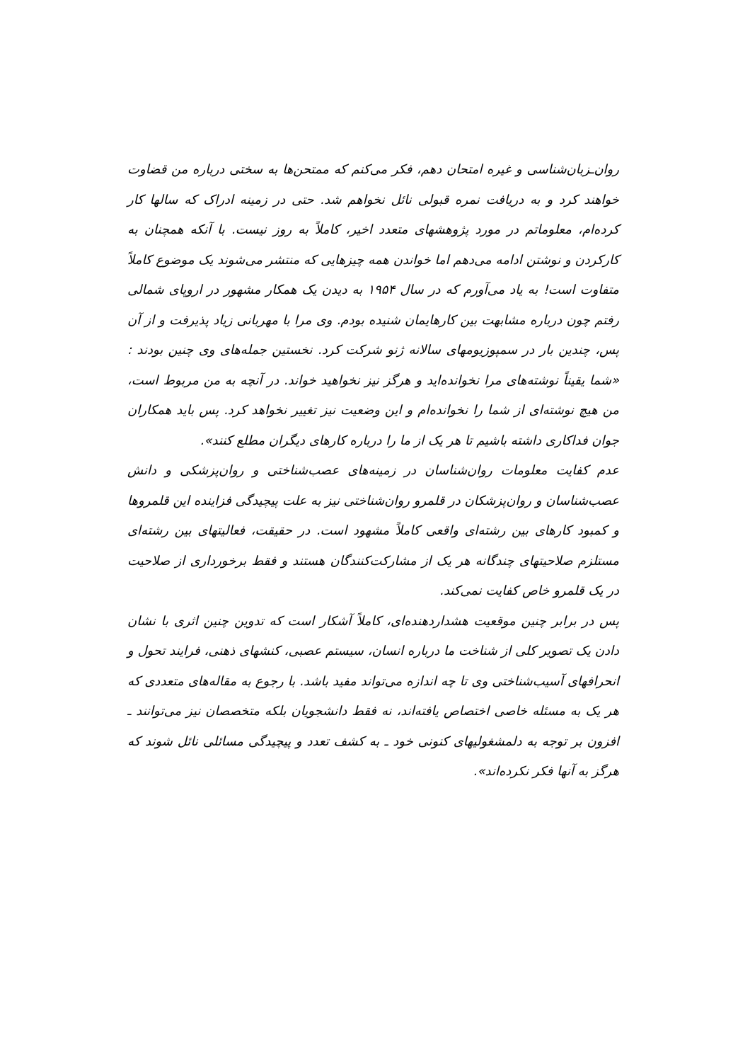روان‌ـزبان‌شناسی و غیره امتحان دهم، فکر می‌کنم که ممتحن‌ها به سختی درباره من قضاوت خواهند کرد و به دریافت نمره قبولی نائل نخواهم شد. حتی در زمینه ادراک که سالها کار کرده‌ام، معلوماتم در مورد پژوهشهای متعدد اخیر، کاملاً به روز نیست. با آنکه همچنان به کارکردن و نوشتن ادامه می‌دهم اما خواندن همه چیزهایی که منتشر می‌شوند یک موضوع کاملاً متفاوت است! به یاد می‌آورم که در سال ۱۹۵۴ به دیدن یک همکار مشهور در اروپای شمالی رفتم چون درباره مشابهت بین کارهایمان شنیده بودم. وی مرا با مهربانی زیاد پذیرفت و از آن پس، چندین بار در سمپوزیومهای سالانه ژنو شرکت کرد. نخستین جمله‌های وی چنین بودند : «شما یقیناً نوشته‌های مرا نخوانده‌اید و هرگز نیز نخواهید خواند. در آنچه به من مربوط است، من هیچ نوشته‌ای از شما را نخوانده‌ام و این وضعیت نیز تغییر نخواهد کرد. پس باید همکاران جوان فداکاری داشته باشیم تا هر یک از ما را درباره کارهای دیگران مطلع کنند».
عدم کفایت معلومات روان‌شناسان در زمینه‌های عصب‌شناختی و روان‌پزشکی و دانش عصب‌شناسان و روان‌پزشکان در قلمرو روان‌شناختی نیز به علت پیچیدگی فزاینده این قلمروها و کمبود کارهای بین رشته‌ای واقعی کاملاً مشهود است. در حقیقت، فعالیتهای بین رشته‌ای مستلزم صلاحیتهای چندگانه هر یک از مشارکت‌کنندگان هستند و فقط برخورداری از صلاحیت در یک قلمرو خاص کفایت نمی‌کند.
پس در برابر چنین موقعیت هشداردهنده‌ای، کاملاً آشکار است که تدوین چنین اثری با نشان دادن یک تصویر کلی از شناخت ما درباره انسان، سیستم عصبی، کنشهای ذهنی، فرایند تحول و انحرافهای آسیب‌شناختی وی تا چه اندازه می‌تواند مفید باشد. با رجوع به مقاله‌های متعددی که هر یک به مسئله خاصی اختصاص یافته‌اند، نه فقط دانشجویان بلکه متخصصان نیز می‌توانند ـ افزون بر توجه به دلمشغولیهای کنونی خود ـ به کشف تعدد و پیچیدگی مسائلی نائل شوند که هرگز به آنها فکر نکرده‌اند».